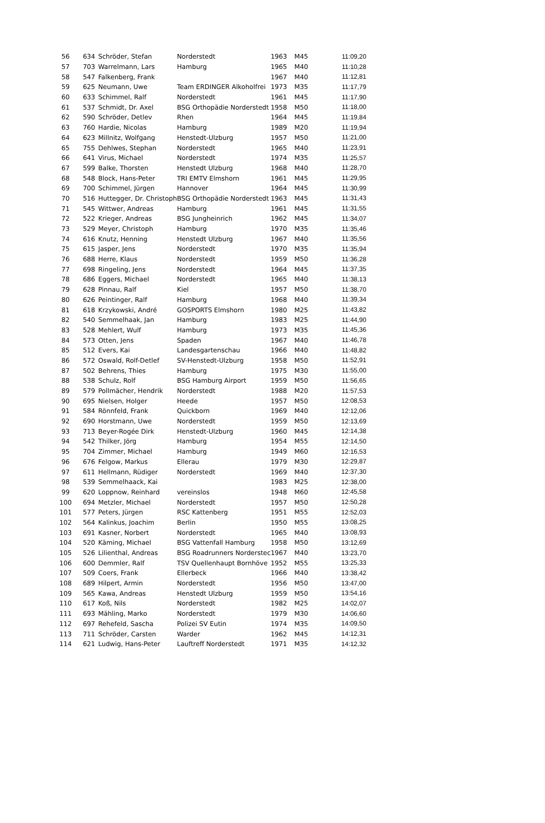| 56 | 634 | Schröder, Stefan | Norderstedt | 1963 | M45 | 11:09,20 |
| 57 | 703 | Warrelmann, Lars | Hamburg | 1965 | M40 | 11:10,28 |
| 58 | 547 | Falkenberg, Frank | | 1967 | M40 | 11:12,81 |
| 59 | 625 | Neumann, Uwe | Team ERDINGER Alkoholfrei | 1973 | M35 | 11:17,79 |
| 60 | 633 | Schimmel, Ralf | Norderstedt | 1961 | M45 | 11:17,90 |
| 61 | 537 | Schmidt, Dr. Axel | BSG Orthopädie Norderstedt | 1958 | M50 | 11:18,00 |
| 62 | 590 | Schröder, Detlev | Rhen | 1964 | M45 | 11:19,84 |
| 63 | 760 | Hardie, Nicolas | Hamburg | 1989 | M20 | 11:19,94 |
| 64 | 623 | Millnitz, Wolfgang | Henstedt-Ulzburg | 1957 | M50 | 11:21,00 |
| 65 | 755 | Dehlwes, Stephan | Norderstedt | 1965 | M40 | 11:23,91 |
| 66 | 641 | Virus, Michael | Norderstedt | 1974 | M35 | 11:25,57 |
| 67 | 599 | Balke, Thorsten | Henstedt Ulzburg | 1968 | M40 | 11:28,70 |
| 68 | 548 | Block, Hans-Peter | TRI EMTV Elmshorn | 1961 | M45 | 11:29,95 |
| 69 | 700 | Schimmel, Jürgen | Hannover | 1964 | M45 | 11:30,99 |
| 70 | 516 | Huttegger, Dr. Christoph | BSG Orthopädie Norderstedt | 1963 | M45 | 11:31,43 |
| 71 | 545 | Wittwer, Andreas | Hamburg | 1961 | M45 | 11:31,55 |
| 72 | 522 | Krieger, Andreas | BSG Jungheinrich | 1962 | M45 | 11:34,07 |
| 73 | 529 | Meyer, Christoph | Hamburg | 1970 | M35 | 11:35,46 |
| 74 | 616 | Knutz, Henning | Henstedt Ulzburg | 1967 | M40 | 11:35,56 |
| 75 | 615 | Jasper, Jens | Norderstedt | 1970 | M35 | 11:35,94 |
| 76 | 688 | Herre, Klaus | Norderstedt | 1959 | M50 | 11:36,28 |
| 77 | 698 | Ringeling, Jens | Norderstedt | 1964 | M45 | 11:37,35 |
| 78 | 686 | Eggers, Michael | Norderstedt | 1965 | M40 | 11:38,13 |
| 79 | 628 | Pinnau, Ralf | Kiel | 1957 | M50 | 11:38,70 |
| 80 | 626 | Peintinger, Ralf | Hamburg | 1968 | M40 | 11:39,34 |
| 81 | 618 | Krzykowski, André | GOSPORTS Elmshorn | 1980 | M25 | 11:43,82 |
| 82 | 540 | Semmelhaak, Jan | Hamburg | 1983 | M25 | 11:44,90 |
| 83 | 528 | Mehlert, Wulf | Hamburg | 1973 | M35 | 11:45,36 |
| 84 | 573 | Otten, Jens | Spaden | 1967 | M40 | 11:46,78 |
| 85 | 512 | Evers, Kai | Landesgartenschau | 1966 | M40 | 11:48,82 |
| 86 | 572 | Oswald, Rolf-Detlef | SV-Henstedt-Ulzburg | 1958 | M50 | 11:52,91 |
| 87 | 502 | Behrens, Thies | Hamburg | 1975 | M30 | 11:55,00 |
| 88 | 538 | Schulz, Rolf | BSG Hamburg Airport | 1959 | M50 | 11:56,65 |
| 89 | 579 | Pollmächer, Hendrik | Norderstedt | 1988 | M20 | 11:57,53 |
| 90 | 695 | Nielsen, Holger | Heede | 1957 | M50 | 12:08,53 |
| 91 | 584 | Rönnfeld, Frank | Quickborn | 1969 | M40 | 12:12,06 |
| 92 | 690 | Horstmann, Uwe | Norderstedt | 1959 | M50 | 12:13,69 |
| 93 | 713 | Beyer-Rogée Dirk | Henstedt-Ulzburg | 1960 | M45 | 12:14,38 |
| 94 | 542 | Thilker, Jörg | Hamburg | 1954 | M55 | 12:14,50 |
| 95 | 704 | Zimmer, Michael | Hamburg | 1949 | M60 | 12:16,53 |
| 96 | 676 | Felgow, Markus | Ellerau | 1979 | M30 | 12:29,87 |
| 97 | 611 | Hellmann, Rüdiger | Norderstedt | 1969 | M40 | 12:37,30 |
| 98 | 539 | Semmelhaack, Kai | | 1983 | M25 | 12:38,00 |
| 99 | 620 | Loppnow, Reinhard | vereinslos | 1948 | M60 | 12:45,58 |
| 100 | 694 | Metzler, Michael | Norderstedt | 1957 | M50 | 12:50,28 |
| 101 | 577 | Peters, Jürgen | RSC Kattenberg | 1951 | M55 | 12:52,03 |
| 102 | 564 | Kalinkus, Joachim | Berlin | 1950 | M55 | 13:08,25 |
| 103 | 691 | Kasner, Norbert | Norderstedt | 1965 | M40 | 13:08,93 |
| 104 | 520 | Käming, Michael | BSG Vattenfall Hamburg | 1958 | M50 | 13:12,69 |
| 105 | 526 | Lilienthal, Andreas | BSG Roadrunners Norderstec | 1967 | M40 | 13:23,70 |
| 106 | 600 | Demmler, Ralf | TSV Quellenhaupt Bornhöve | 1952 | M55 | 13:25,33 |
| 107 | 509 | Coers, Frank | Ellerbeck | 1966 | M40 | 13:38,42 |
| 108 | 689 | Hilpert, Armin | Norderstedt | 1956 | M50 | 13:47,00 |
| 109 | 565 | Kawa, Andreas | Henstedt Ulzburg | 1959 | M50 | 13:54,16 |
| 110 | 617 | Koß, Nils | Norderstedt | 1982 | M25 | 14:02,07 |
| 111 | 693 | Mähling, Marko | Norderstedt | 1979 | M30 | 14:06,60 |
| 112 | 697 | Rehefeld, Sascha | Polizei SV Eutin | 1974 | M35 | 14:09,50 |
| 113 | 711 | Schröder, Carsten | Warder | 1962 | M45 | 14:12,31 |
| 114 | 621 | Ludwig, Hans-Peter | Lauftreff Norderstedt | 1971 | M35 | 14:12,32 |